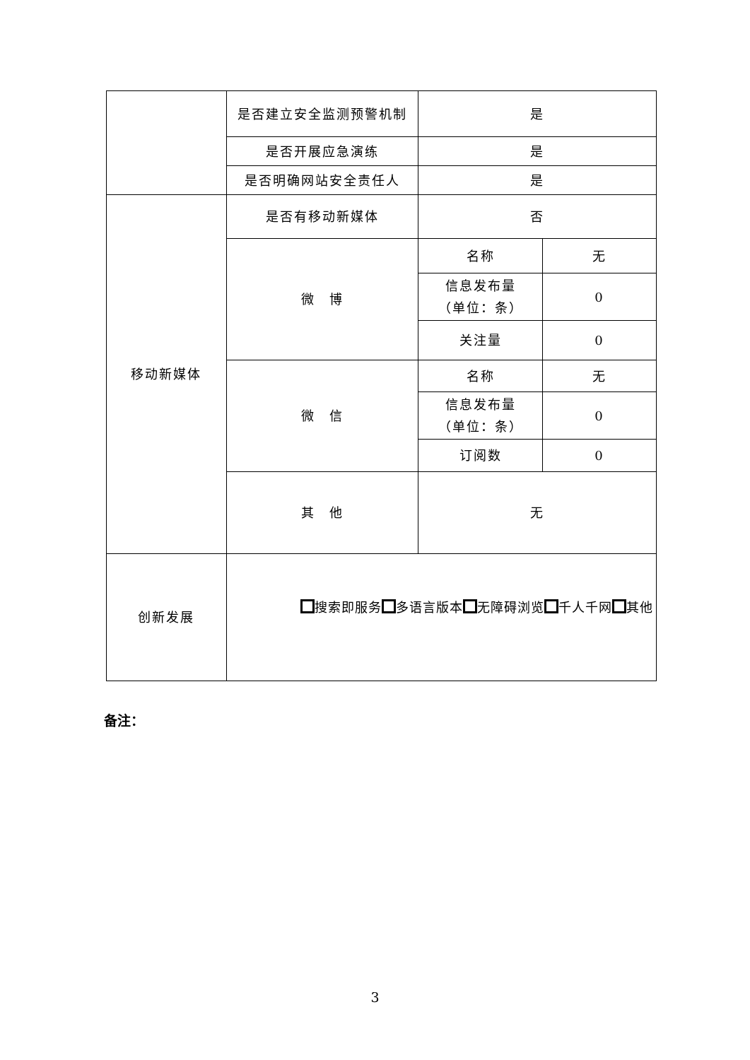| | 是否建立安全监测预警机制 | 是 | |
| | 是否开展应急演练 | 是 | |
| | 是否明确网站安全责任人 | 是 | |
| 移动新媒体 | 是否有移动新媒体 | 否 | |
| | 微 博 | 名称 | 无 |
| | | 信息发布量 （单位：条） | 0 |
| | | 关注量 | 0 |
| | 微 信 | 名称 | 无 |
| | | 信息发布量 （单位：条） | 0 |
| | | 订阅数 | 0 |
| | 其 他 | 无 | |
| 创新发展 | 搜索即服务 多语言版本 无障碍浏览 千人千网 其他 | | |
备注：
3